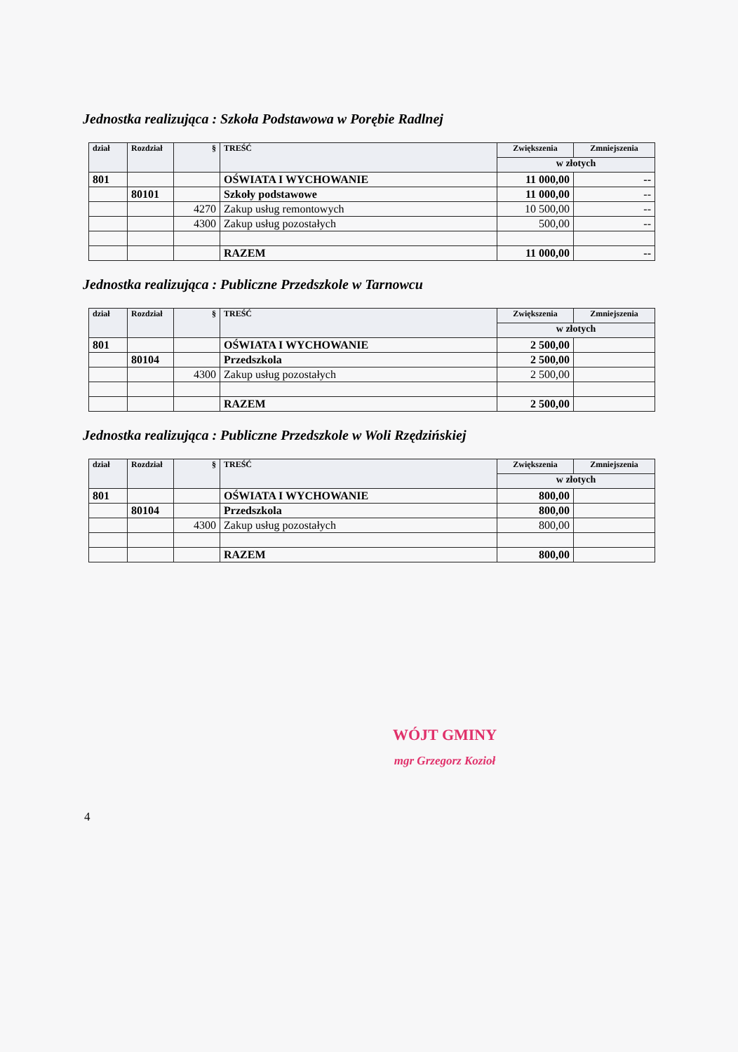Jednostka realizująca : Szkoła Podstawowa w Porębie Radlnej
| dział | Rozdział | § | TREŚĆ | Zwiększenia | Zmniejszenia |
| --- | --- | --- | --- | --- | --- |
| | | | | w złotych | |
| 801 | | | OŚWIATA I WYCHOWANIE | 11 000,00 | -- |
| | 80101 | | Szkoły podstawowe | 11 000,00 | -- |
| | | 4270 | Zakup usług remontowych | 10 500,00 | -- |
| | | 4300 | Zakup usług pozostałych | 500,00 | -- |
| | | | RAZEM | 11 000,00 | -- |
Jednostka realizująca : Publiczne Przedszkole w Tarnowcu
| dział | Rozdział | § | TREŚĆ | Zwiększenia | Zmniejszenia |
| --- | --- | --- | --- | --- | --- |
| | | | | w złotych | |
| 801 | | | OŚWIATA I WYCHOWANIE | 2 500,00 | |
| | 80104 | | Przedszkola | 2 500,00 | |
| | | 4300 | Zakup usług pozostałych | 2 500,00 | |
| | | | RAZEM | 2 500,00 | |
Jednostka realizująca : Publiczne Przedszkole w Woli Rzędzińskiej
| dział | Rozdział | § | TREŚĆ | Zwiększenia | Zmniejszenia |
| --- | --- | --- | --- | --- | --- |
| | | | | w złotych | |
| 801 | | | OŚWIATA I WYCHOWANIE | 800,00 | |
| | 80104 | | Przedszkola | 800,00 | |
| | | 4300 | Zakup usług pozostałych | 800,00 | |
| | | | RAZEM | 800,00 | |
WÓJT GMINY
mgr Grzegorz Kozioł
4